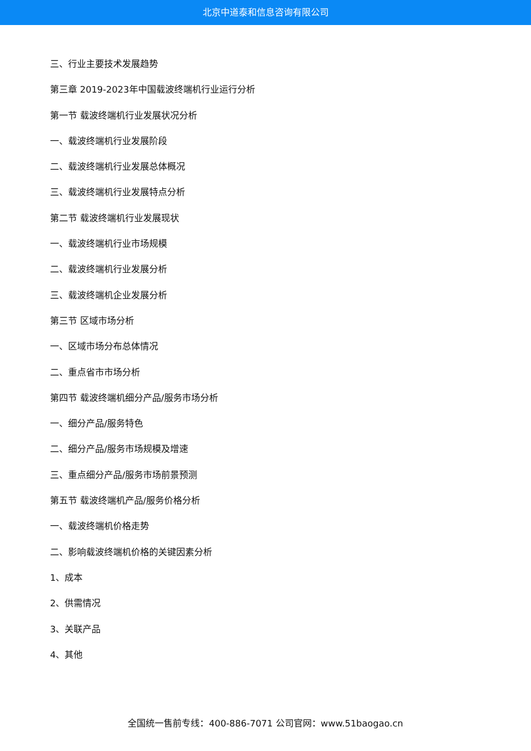北京中道泰和信息咨询有限公司
三、行业主要技术发展趋势
第三章 2019-2023年中国载波终端机行业运行分析
第一节 载波终端机行业发展状况分析
一、载波终端机行业发展阶段
二、载波终端机行业发展总体概况
三、载波终端机行业发展特点分析
第二节 载波终端机行业发展现状
一、载波终端机行业市场规模
二、载波终端机行业发展分析
三、载波终端机企业发展分析
第三节 区域市场分析
一、区域市场分布总体情况
二、重点省市市场分析
第四节 载波终端机细分产品/服务市场分析
一、细分产品/服务特色
二、细分产品/服务市场规模及增速
三、重点细分产品/服务市场前景预测
第五节 载波终端机产品/服务价格分析
一、载波终端机价格走势
二、影响载波终端机价格的关键因素分析
1、成本
2、供需情况
3、关联产品
4、其他
全国统一售前专线：400-886-7071 公司官网：www.51baogao.cn